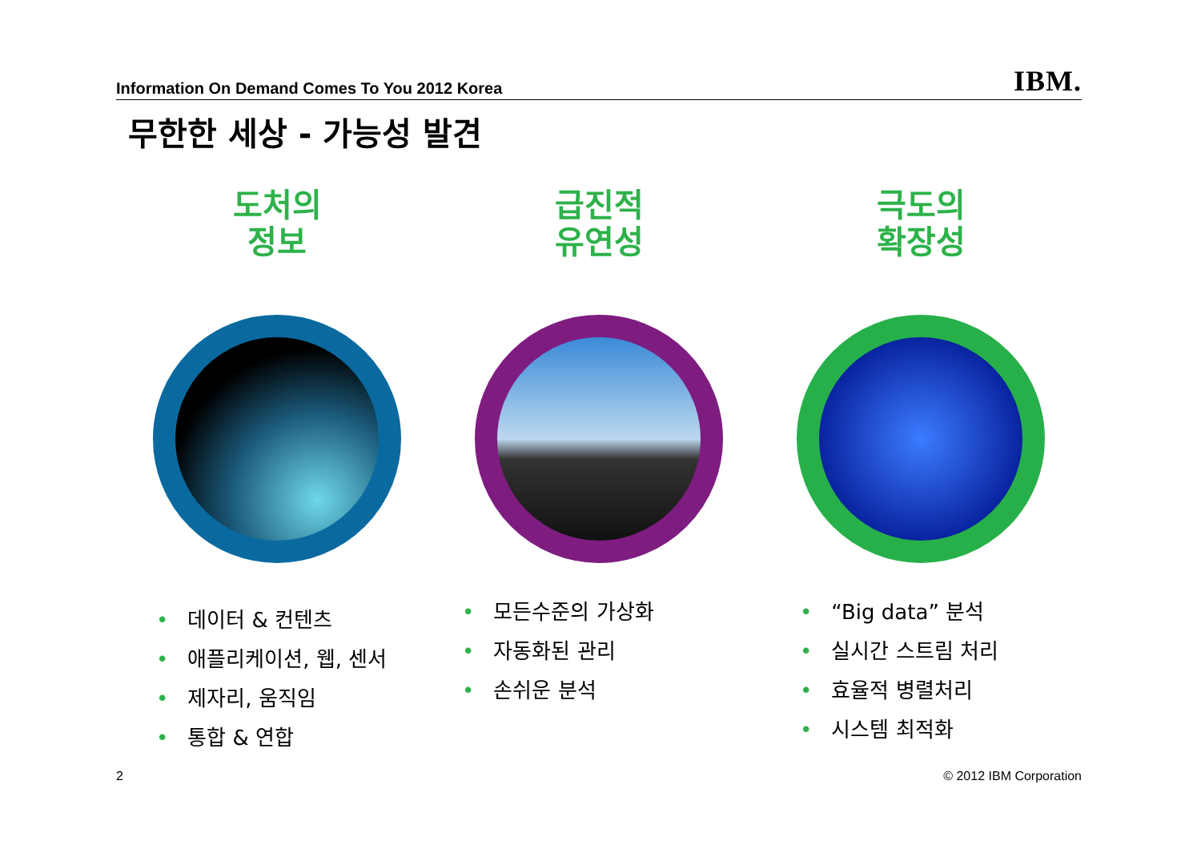Information On Demand Comes To You 2012 Korea
IBM.
무한한 세상 - 가능성 발견
도처의
정보
• 데이터 & 컨텐츠
• 애플리케이션, 웹, 센서
• 제자리, 움직임
• 통합 & 연합
급진적
유연성
• 모든수준의 가상화
• 자동화된 관리
• 손쉬운 분석
극도의
확장성
• “Big data” 분석
• 실시간 스트림 처리
• 효율적 병렬처리
• 시스템 최적화
2 © 2012 IBM Corporation